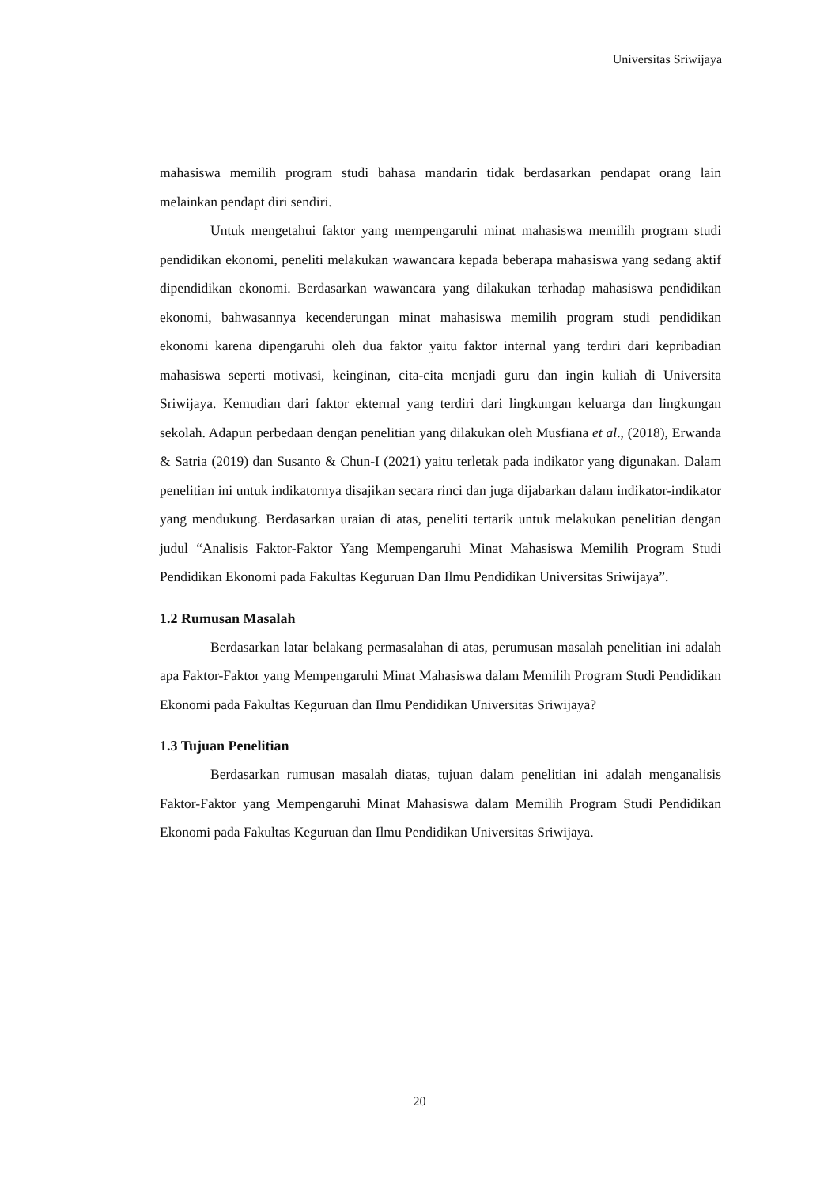Universitas Sriwijaya
mahasiswa memilih program studi bahasa mandarin tidak berdasarkan pendapat orang lain melainkan pendapt diri sendiri.
Untuk mengetahui faktor yang mempengaruhi minat mahasiswa memilih program studi pendidikan ekonomi, peneliti melakukan wawancara kepada beberapa mahasiswa yang sedang aktif dipendidikan ekonomi. Berdasarkan wawancara yang dilakukan terhadap mahasiswa pendidikan ekonomi, bahwasannya kecenderungan minat mahasiswa memilih program studi pendidikan ekonomi karena dipengaruhi oleh dua faktor yaitu faktor internal yang terdiri dari kepribadian mahasiswa seperti motivasi, keinginan, cita-cita menjadi guru dan ingin kuliah di Universita Sriwijaya. Kemudian dari faktor ekternal yang terdiri dari lingkungan keluarga dan lingkungan sekolah. Adapun perbedaan dengan penelitian yang dilakukan oleh Musfiana et al., (2018), Erwanda & Satria (2019) dan Susanto & Chun-I (2021) yaitu terletak pada indikator yang digunakan. Dalam penelitian ini untuk indikatornya disajikan secara rinci dan juga dijabarkan dalam indikator-indikator yang mendukung. Berdasarkan uraian di atas, peneliti tertarik untuk melakukan penelitian dengan judul “Analisis Faktor-Faktor Yang Mempengaruhi Minat Mahasiswa Memilih Program Studi Pendidikan Ekonomi pada Fakultas Keguruan Dan Ilmu Pendidikan Universitas Sriwijaya”.
1.2 Rumusan Masalah
Berdasarkan latar belakang permasalahan di atas, perumusan masalah penelitian ini adalah apa Faktor-Faktor yang Mempengaruhi Minat Mahasiswa dalam Memilih Program Studi Pendidikan Ekonomi pada Fakultas Keguruan dan Ilmu Pendidikan Universitas Sriwijaya?
1.3 Tujuan Penelitian
Berdasarkan rumusan masalah diatas, tujuan dalam penelitian ini adalah menganalisis Faktor-Faktor yang Mempengaruhi Minat Mahasiswa dalam Memilih Program Studi Pendidikan Ekonomi pada Fakultas Keguruan dan Ilmu Pendidikan Universitas Sriwijaya.
20